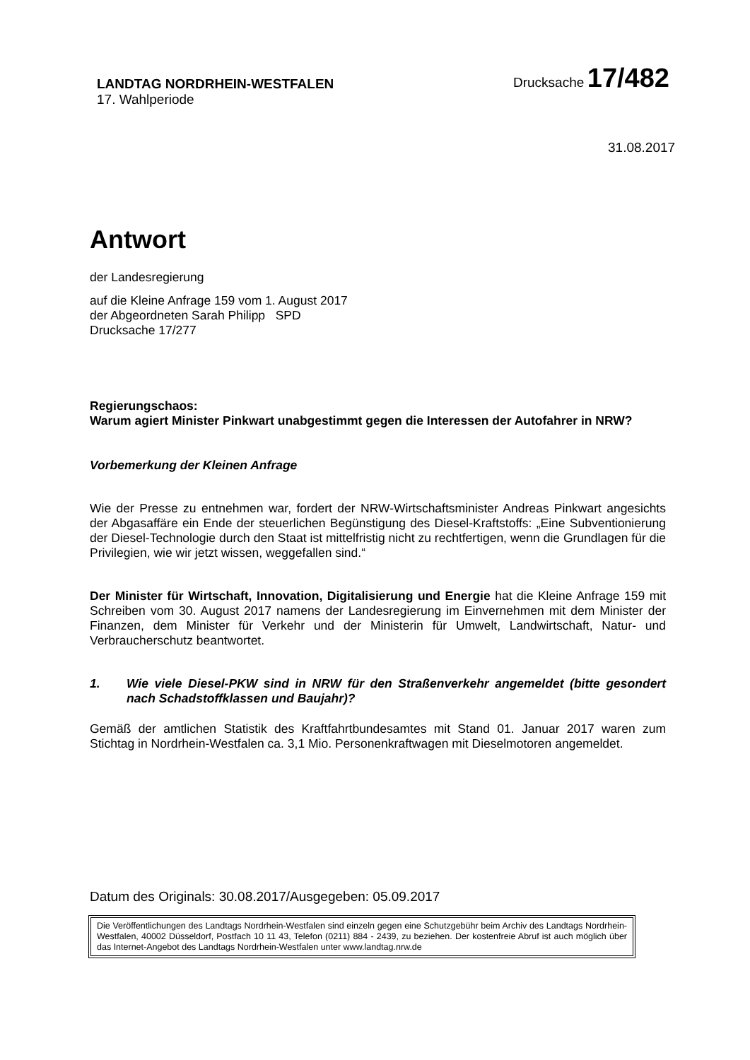LANDTAG NORDRHEIN-WESTFALEN
17. Wahlperiode
Drucksache 17/482
31.08.2017
Antwort
der Landesregierung
auf die Kleine Anfrage 159 vom 1. August 2017
der Abgeordneten Sarah Philipp SPD
Drucksache 17/277
Regierungschaos:
Warum agiert Minister Pinkwart unabgestimmt gegen die Interessen der Autofahrer in NRW?
Vorbemerkung der Kleinen Anfrage
Wie der Presse zu entnehmen war, fordert der NRW-Wirtschaftsminister Andreas Pinkwart angesichts der Abgasaffäre ein Ende der steuerlichen Begünstigung des Diesel-Kraftstoffs: „Eine Subventionierung der Diesel-Technologie durch den Staat ist mittelfristig nicht zu rechtfertigen, wenn die Grundlagen für die Privilegien, wie wir jetzt wissen, weggefallen sind.“
Der Minister für Wirtschaft, Innovation, Digitalisierung und Energie hat die Kleine Anfrage 159 mit Schreiben vom 30. August 2017 namens der Landesregierung im Einvernehmen mit dem Minister der Finanzen, dem Minister für Verkehr und der Ministerin für Umwelt, Landwirtschaft, Natur- und Verbraucherschutz beantwortet.
1. Wie viele Diesel-PKW sind in NRW für den Straßenverkehr angemeldet (bitte gesondert nach Schadstoffklassen und Baujahr)?
Gemäß der amtlichen Statistik des Kraftfahrtbundesamtes mit Stand 01. Januar 2017 waren zum Stichtag in Nordrhein-Westfalen ca. 3,1 Mio. Personenkraftwagen mit Dieselmotoren angemeldet.
Datum des Originals: 30.08.2017/Ausgegeben: 05.09.2017
Die Veröffentlichungen des Landtags Nordrhein-Westfalen sind einzeln gegen eine Schutzgebühr beim Archiv des Landtags Nordrhein-Westfalen, 40002 Düsseldorf, Postfach 10 11 43, Telefon (0211) 884 - 2439, zu beziehen. Der kostenfreie Abruf ist auch möglich über das Internet-Angebot des Landtags Nordrhein-Westfalen unter www.landtag.nrw.de